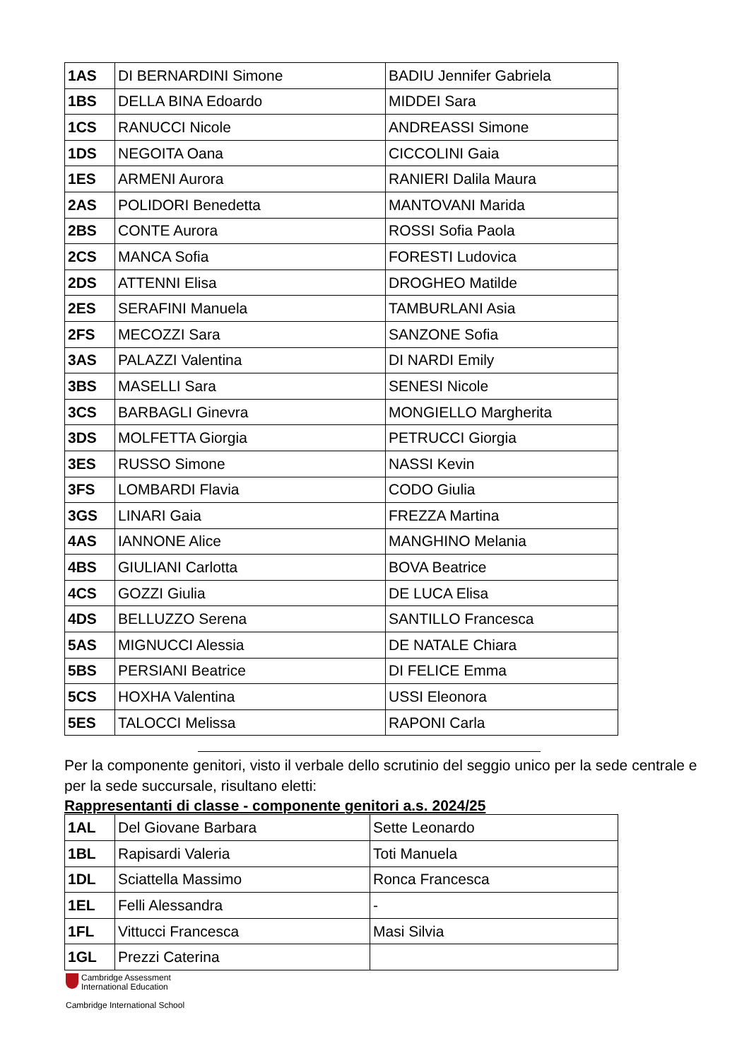| 1AS | DI BERNARDINI Simone | BADIU Jennifer Gabriela |
| 1BS | DELLA BINA Edoardo | MIDDEI Sara |
| 1CS | RANUCCI Nicole | ANDREASSI Simone |
| 1DS | NEGOITA Oana | CICCOLINI Gaia |
| 1ES | ARMENI Aurora | RANIERI Dalila Maura |
| 2AS | POLIDORI Benedetta | MANTOVANI Marida |
| 2BS | CONTE Aurora | ROSSI Sofia Paola |
| 2CS | MANCA Sofia | FORESTI Ludovica |
| 2DS | ATTENNI Elisa | DROGHEO Matilde |
| 2ES | SERAFINI Manuela | TAMBURLANI Asia |
| 2FS | MECOZZI Sara | SANZONE Sofia |
| 3AS | PALAZZI Valentina | DI NARDI Emily |
| 3BS | MASELLI Sara | SENESI Nicole |
| 3CS | BARBAGLI Ginevra | MONGIELLO Margherita |
| 3DS | MOLFETTA Giorgia | PETRUCCI Giorgia |
| 3ES | RUSSO Simone | NASSI Kevin |
| 3FS | LOMBARDI Flavia | CODO Giulia |
| 3GS | LINARI Gaia | FREZZA Martina |
| 4AS | IANNONE Alice | MANGHINO Melania |
| 4BS | GIULIANI Carlotta | BOVA Beatrice |
| 4CS | GOZZI Giulia | DE LUCA Elisa |
| 4DS | BELLUZZO Serena | SANTILLO Francesca |
| 5AS | MIGNUCCI Alessia | DE NATALE Chiara |
| 5BS | PERSIANI Beatrice | DI FELICE Emma |
| 5CS | HOXHA Valentina | USSI Eleonora |
| 5ES | TALOCCI Melissa | RAPONI Carla |
Per la componente genitori, visto il verbale dello scrutinio del seggio unico per la sede centrale e per la sede succursale, risultano eletti:
Rappresentanti di classe - componente genitori a.s. 2024/25
| 1AL | Del Giovane Barbara | Sette Leonardo |
| 1BL | Rapisardi Valeria | Toti Manuela |
| 1DL | Sciattella Massimo | Ronca Francesca |
| 1EL | Felli Alessandra | - |
| 1FL | Vittucci Francesca | Masi Silvia |
| 1GL | Prezzi Caterina | |
Cambridge Assessment
International Education
Cambridge International School